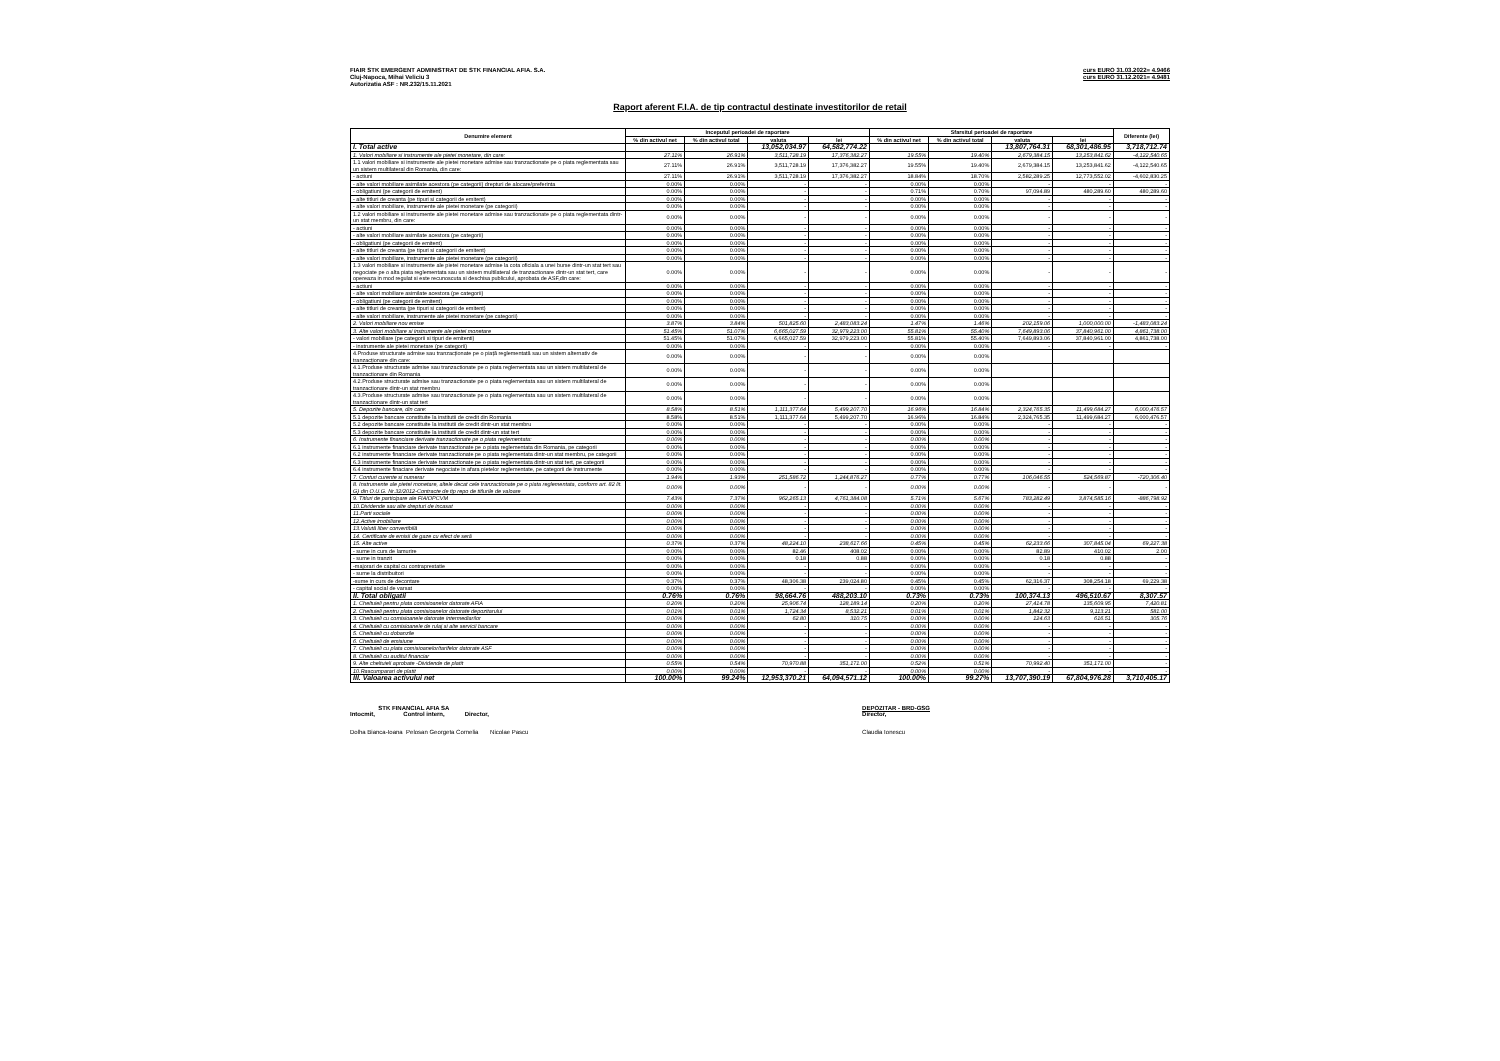FIAIR STK EMERGENT ADMINISTRAT DE STK FINANCIAL AFIA. S.A.
Cluj-Napoca, Mihai Veliciu 3
Autorizatia ASF : NR.232/15.11.2021
curs EURO 31.03.2022= 4.9466
curs EURO 31.12.2021= 4.9481
Raport aferent F.I.A. de tip contractul destinate investitorilor de retail
| Denumire element | Inceputul perioadei de raportare | | | | Sfarsitul perioadei de raportare | | | | Diferente (lei) |
| --- | --- | --- | --- | --- | --- | --- | --- | --- | --- |
| | % din activul net | % din activul total | valuta | lei | % din activul net | % din activul total | valuta | lei | |
| I. Total active | | | 13,052,034.97 | 64,582,774.22 | | | 13,807,764.31 | 68,301,486.95 | 3,718,712.74 |
| 1. Valori mobiliare si instrumente ale pietei monetare, din care: | 27.11% | 26.91% | 3,511,728.19 | 17,376,382.27 | 19.55% | 19.40% | 2,679,384.15 | 13,253,841.62 | -4,122,540.65 |
| 1.1 valori mobiliare si instrumente ale pietei monetare admise sau tranzactionate pe o piata reglementata sau un sistem multilateral din Romania, din care: | 27.11% | 26.91% | 3,511,728.19 | 17,376,382.27 | 19.55% | 19.40% | 2,679,384.15 | 13,253,841.62 | -4,122,540.65 |
| - actiuni | 27.11% | 26.91% | 3,511,728.19 | 17,376,382.27 | 18.84% | 18.70% | 2,582,289.25 | 12,773,552.02 | -4,602,830.25 |
| - alte valori mobiliare asimilate acestora (pe categorii) drepturi de alocare/preferinta | 0.00% | 0.00% | - | - | 0.00% | 0.00% | - | - | - |
| - obligatiuni (pe categorii de emitent) | 0.00% | 0.00% | - | - | 0.71% | 0.70% | 97,094.89 | 480,289.60 | 480,289.60 |
| - alte titluri de creanta (pe tipuri si categorii de emitent) | 0.00% | 0.00% | - | - | 0.00% | 0.00% | - | - | - |
| - alte valori mobiliare, instrumente ale pietei monetare (pe categorii) | 0.00% | 0.00% | - | - | 0.00% | 0.00% | - | - | - |
| 1.2 valori mobiliare si instrumente ale pietei monetare admise sau tranzactionate pe o piata reglementata dintr-un stat membru, din care: | 0.00% | 0.00% | - | - | 0.00% | 0.00% | - | - | - |
| - actiuni | 0.00% | 0.00% | - | - | 0.00% | 0.00% | - | - | - |
| - alte valori mobiliare asimilate acestora (pe categorii) | 0.00% | 0.00% | - | - | 0.00% | 0.00% | - | - | - |
| - obligatiuni (pe categorii de emitent) | 0.00% | 0.00% | - | - | 0.00% | 0.00% | - | - | - |
| - alte titluri de creanta (pe tipuri si categorii de emitent) | 0.00% | 0.00% | - | - | 0.00% | 0.00% | - | - | - |
| - alte valori mobiliare, instrumente ale pietei monetare (pe categorii) | 0.00% | 0.00% | - | - | 0.00% | 0.00% | - | - | - |
| 1.3 valori mobiliare si instrumente ale pietei monetare admise la cota oficiala a unei burse dintr-un stat tert sau negociate pe o alta piata reglementata sau un sistem multilateral de tranzactionare dintr-un stat tert, care opereaza in mod regulat si este recunoscuta si deschisa publicului, aprobata de ASF,din care: | 0.00% | 0.00% | - | - | 0.00% | 0.00% | - | - | - |
| - actiuni | 0.00% | 0.00% | - | - | 0.00% | 0.00% | - | - | - |
| - alte valori mobiliare asimilate acestora (pe categorii) | 0.00% | 0.00% | - | - | 0.00% | 0.00% | - | - | - |
| - obligatiuni (pe categorii de emitent) | 0.00% | 0.00% | - | - | 0.00% | 0.00% | - | - | - |
| - alte titluri de creanta (pe tipuri si categorii de emitent) | 0.00% | 0.00% | - | - | 0.00% | 0.00% | - | - | - |
| - alte valori mobiliare, instrumente ale pietei monetare (pe categorii) | 0.00% | 0.00% | - | - | 0.00% | 0.00% | - | - | - |
| 2. Valori mobiliare nou emise | 3.87% | 3.84% | 501,825.60 | 2,483,083.24 | 1.47% | 1.46% | 202,159.06 | 1,000,000.00 | -1,483,083.24 |
| 3. Alte valori mobiliare si instrumente ale pietei monetare | 51.45% | 51.07% | 6,665,027.59 | 32,979,223.00 | 55.81% | 55.40% | 7,649,893.06 | 37,840,961.00 | 4,861,738.00 |
| - valori mobiliare (pe categorii si tipuri de emitenti) | 51.45% | 51.07% | 6,665,027.59 | 32,979,223.00 | 55.81% | 55.40% | 7,649,893.06 | 37,840,961.00 | 4,861,738.00 |
| - instrumente ale pietei monetare (pe categorii) | 0.00% | 0.00% | - | - | 0.00% | 0.00% | - | - | - |
| 4.Produse structurate admise sau tranzacționate pe o piață reglementată sau un sistem alternativ de tranzacționare din care: | 0.00% | 0.00% | - | - | 0.00% | 0.00% | | | |
| 4.1.Produse structurate admise sau tranzactionate pe o piata reglementata sau un sistem multilateral de tranzactionare din Romania | 0.00% | 0.00% | - | - | 0.00% | 0.00% | | | |
| 4.2.Produse structurate admise sau tranzactionate pe o piata reglementata sau un sistem multilateral de tranzactionare dintr-un stat membru | 0.00% | 0.00% | - | - | 0.00% | 0.00% | | | |
| 4.3.Produse structurate admise sau tranzactionate pe o piata reglementata sau un sistem multilateral de tranzactionare dintr-un stat tert | 0.00% | 0.00% | - | - | 0.00% | 0.00% | | | |
| 5. Depozite bancare, din care: | 8.58% | 8.51% | 1,111,377.64 | 5,499,207.70 | 16.96% | 16.84% | 2,324,765.35 | 11,499,684.27 | 6,000,476.57 |
| 5.1 depozite bancare constituite la institutii de credit din Romania | 8.58% | 8.51% | 1,111,377.64 | 5,499,207.70 | 16.96% | 16.84% | 2,324,765.35 | 11,499,684.27 | 6,000,476.57 |
| 5.2 depozite bancare constituite la institutii de credit dintr-un stat membru | 0.00% | 0.00% | - | - | 0.00% | 0.00% | - | - | - |
| 5.3 depozite bancare constituite la institutii de credit dintr-un stat tert | 0.00% | 0.00% | - | - | 0.00% | 0.00% | - | - | - |
| 6. Instrumente financiare derivate tranzactionate pe o piata reglementata: | 0.00% | 0.00% | - | - | 0.00% | 0.00% | - | - | - |
| 6.1 instrumente financiare derivate tranzactionate pe o piata reglementata din Romania, pe categorii | 0.00% | 0.00% | - | - | 0.00% | 0.00% | - | - | - |
| 6.2 instrumente financiare derivate tranzactionate pe o piata reglementata dintr-un stat membru, pe categorii | 0.00% | 0.00% | - | - | 0.00% | 0.00% | - | - | - |
| 6.3 instrumente financiare derivate tranzactionate pe o piata reglementata dintr-un stat tert, pe categorii | 0.00% | 0.00% | - | - | 0.00% | 0.00% | - | - | - |
| 6.4 instrumente finaciare derivate negociate in afara pietelor reglementate, pe categorii de instrumente | 0.00% | 0.00% | - | - | 0.00% | 0.00% | - | - | - |
| 7. Conturi curente si numerar | 1.94% | 1.93% | 251,586.72 | 1,244,876.27 | 0.77% | 0.77% | 106,046.55 | 524,569.87 | -720,306.40 |
| 8. Instrumente ale pietei monetare, altele decat cele tranzactionate pe o piata reglementata, conform art. 82 lit. G) din O.U.G. Nr.32/2012-Contracte de tip repo de titlurile de valoare | 0.00% | 0.00% | - | - | 0.00% | 0.00% | - | - | - |
| 9. Titluri de participare ale FIA/OPCVM | 7.43% | 7.37% | 962,265.13 | 4,761,384.08 | 5.71% | 5.67% | 783,282.49 | 3,874,585.16 | -886,798.92 |
| 10.Dividende sau alte drepturi de incasat | 0.00% | 0.00% | - | - | 0.00% | 0.00% | - | - | - |
| 11.Parti sociale | 0.00% | 0.00% | - | - | 0.00% | 0.00% | - | - | - |
| 12.Active imobiliare | 0.00% | 0.00% | - | - | 0.00% | 0.00% | - | - | - |
| 13.Valută liber convertibilă | 0.00% | 0.00% | - | - | 0.00% | 0.00% | - | - | - |
| 14. Certificate de emisii de gaze cu efect de seră | 0.00% | 0.00% | - | - | 0.00% | 0.00% | - | - | - |
| 15. Alte active | 0.37% | 0.37% | 48,224.10 | 238,617.66 | 0.45% | 0.45% | 62,233.66 | 307,845.04 | 69,227.38 |
| - sume in curs de lamurire | 0.00% | 0.00% | 82.46 | 408.02 | 0.00% | 0.00% | 82.89 | 410.02 | 2.00 |
| - sume in tranzit | 0.00% | 0.00% | 0.18 | 0.88 | 0.00% | 0.00% | 0.18 | 0.88 | - |
| -majorari de capital cu contraprestatie | 0.00% | 0.00% | - | - | 0.00% | 0.00% | - | - | - |
| - sume la distribuitori | 0.00% | 0.00% | - | - | 0.00% | 0.00% | - | - | - |
| -sume in curs de decontare | 0.37% | 0.37% | 48,306.38 | 239,024.80 | 0.45% | 0.45% | 62,316.37 | 308,254.18 | 69,229.38 |
| - capital social de varsat | 0.00% | 0.00% | - | - | 0.00% | 0.00% | - | - | - |
| II. Total obligatii | 0.76% | 0.76% | 98,664.76 | 488,203.10 | 0.73% | 0.73% | 100,374.13 | 496,510.67 | 8,307.57 |
| 1. Cheltuieli pentru plata comisioanelor datorate AFIA | 0.20% | 0.20% | 25,906.74 | 128,189.14 | 0.20% | 0.20% | 27,414.78 | 135,609.95 | 7,420.81 |
| 2. Cheltuieli pentru plata comisioanelor datorate depozitarului | 0.01% | 0.01% | 1,724.34 | 8,532.21 | 0.01% | 0.01% | 1,842.32 | 9,113.21 | 581.00 |
| 3. Cheltuieli cu comisioanele datorate intermediarilor | 0.00% | 0.00% | 62.80 | 310.75 | 0.00% | 0.00% | 124.63 | 616.51 | 305.76 |
| 4. Cheltuieli cu comisioanele de rulaj si alte servicii bancare | 0.00% | 0.00% | - | - | 0.00% | 0.00% | - | - | - |
| 5. Cheltuieli cu dobanzile | 0.00% | 0.00% | - | - | 0.00% | 0.00% | - | - | - |
| 6. Cheltuieli de emisiune | 0.00% | 0.00% | - | - | 0.00% | 0.00% | - | - | - |
| 7. Cheltuieli cu plata comisioanelor/tarifelor datorate ASF | 0.00% | 0.00% | - | - | 0.00% | 0.00% | - | - | - |
| 8. Cheltuieli cu auditul financiar | 0.00% | 0.00% | - | - | 0.00% | 0.00% | - | - | - |
| 9. Alte cheltuieli aprobate -Dividende de platit | 0.55% | 0.54% | 70,970.88 | 351,171.00 | 0.52% | 0.51% | 70,992.40 | 351,171.00 | - |
| 10.Rascumparari de platit | 0.00% | 0.00% | - | - | 0.00% | 0.00% | - | - | - |
| III. Valoarea activului net | 100.00% | 99.24% | 12,953,370.21 | 64,094,571.12 | 100.00% | 99.27% | 13,707,390.19 | 67,804,976.28 | 3,710,405.17 |
STK FINANCIAL AFIA SA
Intocmit, Control intern, Director,
Dolha Bianca-Ioana Pelosan Georgeta Cornelia Nicolae Pascu
DEPOZITAR - BRD-GSG
Director,
Claudia Ionescu